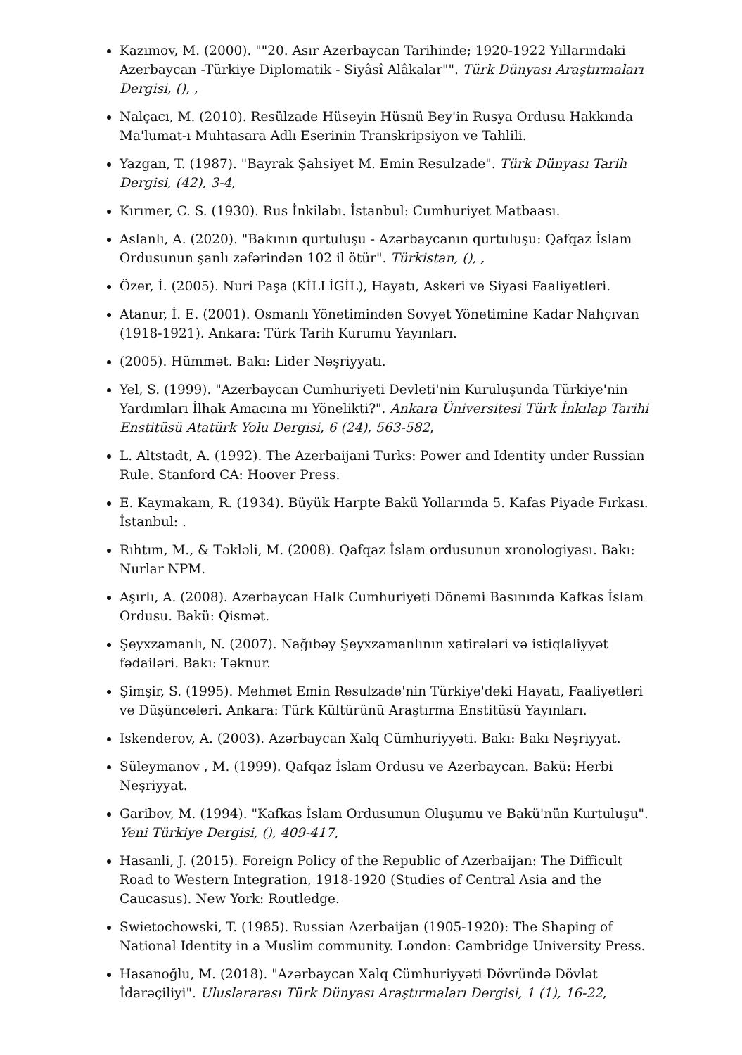Kazımov, M. (2000). ""20. Asır Azerbaycan Tarihinde; 1920-1922 Yıllarındaki Azerbaycan -Türkiye Diplomatik - Siyâsî Alâkalar"". Türk Dünyası Araştırmaları Dergisi, (), ,
Nalçacı, M. (2010). Resülzade Hüseyin Hüsnü Bey'in Rusya Ordusu Hakkında Ma'lumat-ı Muhtasara Adlı Eserinin Transkripsiyon ve Tahlili.
Yazgan, T. (1987). "Bayrak Şahsiyet M. Emin Resulzade". Türk Dünyası Tarih Dergisi, (42), 3-4,
Kırımer, C. S. (1930). Rus İnkilabı. İstanbul: Cumhuriyet Matbaası.
Aslanlı, A. (2020). "Bakının qurtuluşu - Azərbaycanın qurtuluşu: Qafqaz İslam Ordusunun şanlı zəfərindən 102 il ötür". Türkistan, (), ,
Özer, İ. (2005). Nuri Paşa (KİLLİGİL), Hayatı, Askeri ve Siyasi Faaliyetleri.
Atanur, İ. E. (2001). Osmanlı Yönetiminden Sovyet Yönetimine Kadar Nahçıvan (1918-1921). Ankara: Türk Tarih Kurumu Yayınları.
(2005). Hümmət. Bakı: Lider Nəşriyyatı.
Yel, S. (1999). "Azerbaycan Cumhuriyeti Devleti'nin Kuruluşunda Türkiye'nin Yardımları İlhak Amacına mı Yönelikti?". Ankara Üniversitesi Türk İnkılap Tarihi Enstitüsü Atatürk Yolu Dergisi, 6 (24), 563-582,
L. Altstadt, A. (1992). The Azerbaijani Turks: Power and Identity under Russian Rule. Stanford CA: Hoover Press.
E. Kaymakam, R. (1934). Büyük Harpte Bakü Yollarında 5. Kafas Piyade Fırkası. İstanbul: .
Rıhtım, M., & Təkləli, M. (2008). Qafqaz İslam ordusunun xronologiyası. Bakı: Nurlar NPM.
Aşırlı, A. (2008). Azerbaycan Halk Cumhuriyeti Dönemi Basınında Kafkas İslam Ordusu. Bakü: Qismət.
Şeyxzamanlı, N. (2007). Nağıbəy Şeyxzamanlının xatirələri və istiqlaliyyət fədailəri. Bakı: Təknur.
Şimşir, S. (1995). Mehmet Emin Resulzade'nin Türkiye'deki Hayatı, Faaliyetleri ve Düşünceleri. Ankara: Türk Kültürünü Araştırma Enstitüsü Yayınları.
Iskenderov, A. (2003). Azərbaycan Xalq Cümhuriyyəti. Bakı: Bakı Nəşriyyat.
Süleymanov , M. (1999). Qafqaz İslam Ordusu ve Azerbaycan. Bakü: Herbi Neşriyyat.
Garibov, M. (1994). "Kafkas İslam Ordusunun Oluşumu ve Bakü'nün Kurtuluşu". Yeni Türkiye Dergisi, (), 409-417,
Hasanli, J. (2015). Foreign Policy of the Republic of Azerbaijan: The Difficult Road to Western Integration, 1918-1920 (Studies of Central Asia and the Caucasus). New York: Routledge.
Swietochowski, T. (1985). Russian Azerbaijan (1905-1920): The Shaping of National Identity in a Muslim community. London: Cambridge University Press.
Hasanoğlu, M. (2018). "Azərbaycan Xalq Cümhuriyyəti Dövründə Dövlət İdarəçiliyi". Uluslararası Türk Dünyası Araştırmaları Dergisi, 1 (1), 16-22,